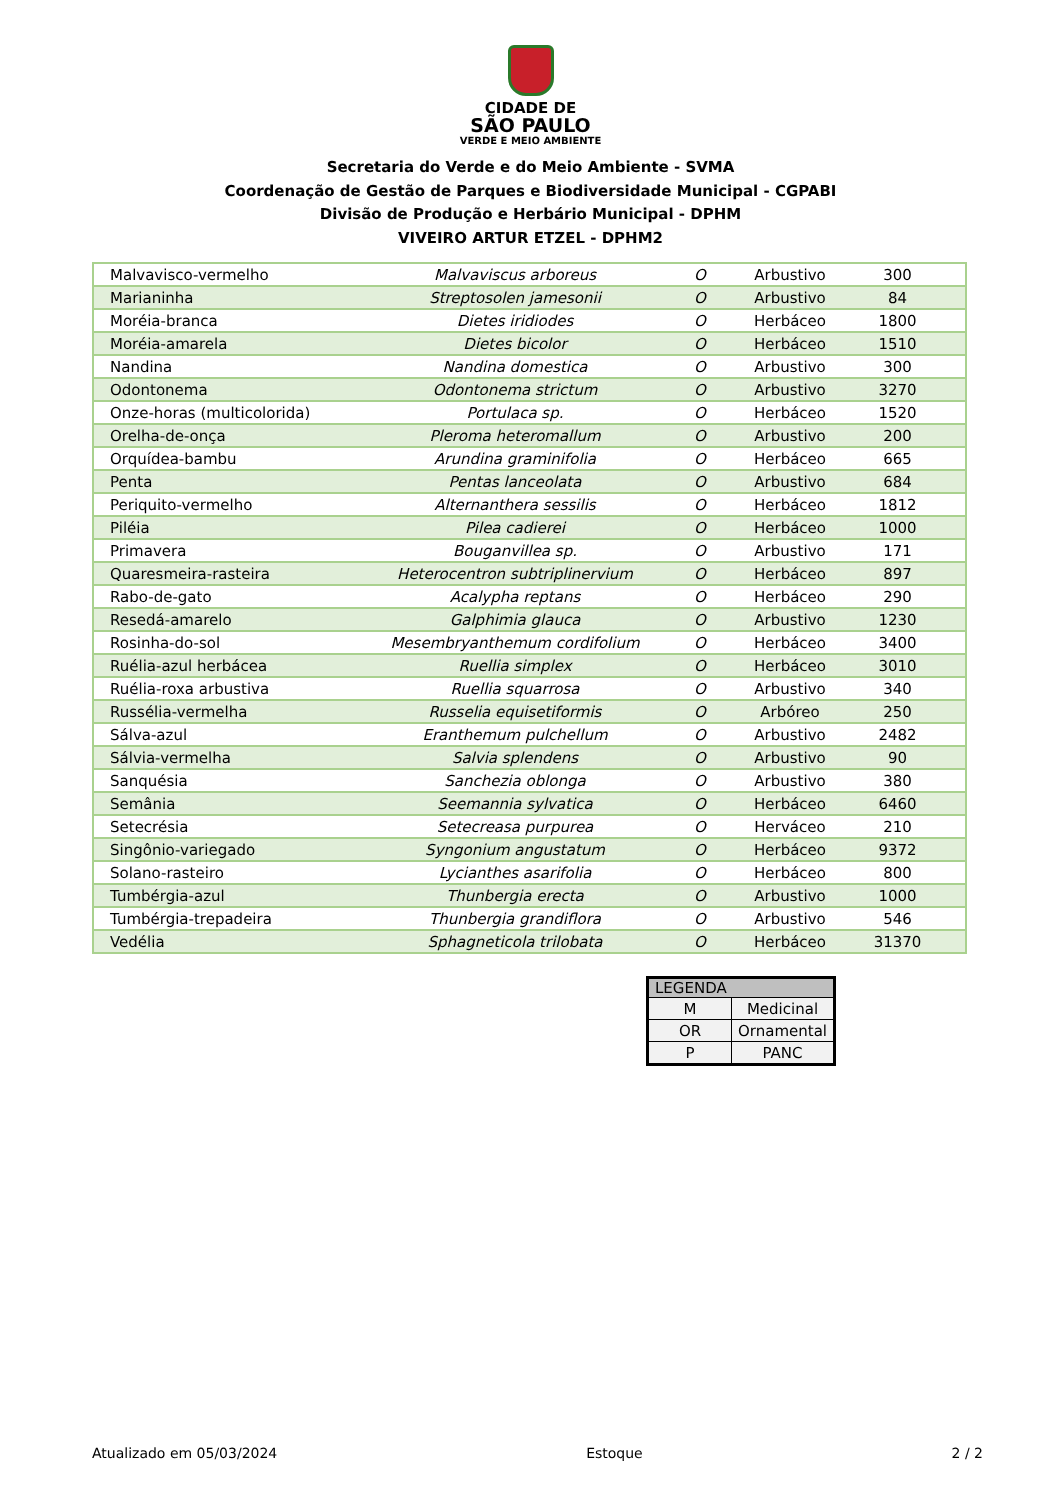CIDADE DE
SÃO PAULO
VERDE E MEIO AMBIENTE
Secretaria do Verde e do Meio Ambiente - SVMA
Coordenação de Gestão de Parques e Biodiversidade Municipal - CGPABI
Divisão de Produção e Herbário Municipal - DPHM
VIVEIRO ARTUR ETZEL - DPHM2
| Malvavisco-vermelho | Malvaviscus arboreus | O | Arbustivo | 300 |
| Marianinha | Streptosolen jamesonii | O | Arbustivo | 84 |
| Moréia-branca | Dietes iridiodes | O | Herbáceo | 1800 |
| Moréia-amarela | Dietes bicolor | O | Herbáceo | 1510 |
| Nandina | Nandina domestica | O | Arbustivo | 300 |
| Odontonema | Odontonema strictum | O | Arbustivo | 3270 |
| Onze-horas (multicolorida) | Portulaca sp. | O | Herbáceo | 1520 |
| Orelha-de-onça | Pleroma heteromallum | O | Arbustivo | 200 |
| Orquídea-bambu | Arundina graminifolia | O | Herbáceo | 665 |
| Penta | Pentas lanceolata | O | Arbustivo | 684 |
| Periquito-vermelho | Alternanthera sessilis | O | Herbáceo | 1812 |
| Piléia | Pilea cadierei | O | Herbáceo | 1000 |
| Primavera | Bouganvillea sp. | O | Arbustivo | 171 |
| Quaresmeira-rasteira | Heterocentron subtriplinervium | O | Herbáceo | 897 |
| Rabo-de-gato | Acalypha reptans | O | Herbáceo | 290 |
| Resedá-amarelo | Galphimia glauca | O | Arbustivo | 1230 |
| Rosinha-do-sol | Mesembryanthemum cordifolium | O | Herbáceo | 3400 |
| Ruélia-azul herbácea | Ruellia simplex | O | Herbáceo | 3010 |
| Ruélia-roxa arbustiva | Ruellia squarrosa | O | Arbustivo | 340 |
| Russélia-vermelha | Russelia equisetiformis | O | Arbóreo | 250 |
| Sálva-azul | Eranthemum pulchellum | O | Arbustivo | 2482 |
| Sálvia-vermelha | Salvia splendens | O | Arbustivo | 90 |
| Sanquésia | Sanchezia oblonga | O | Arbustivo | 380 |
| Semânia | Seemannia sylvatica | O | Herbáceo | 6460 |
| Setecrésia | Setecreasa purpurea | O | Herváceo | 210 |
| Singônio-variegado | Syngonium angustatum | O | Herbáceo | 9372 |
| Solano-rasteiro | Lycianthes asarifolia | O | Herbáceo | 800 |
| Tumbérgia-azul | Thunbergia erecta | O | Arbustivo | 1000 |
| Tumbérgia-trepadeira | Thunbergia grandiflora | O | Arbustivo | 546 |
| Vedélia | Sphagneticola trilobata | O | Herbáceo | 31370 |
| LEGENDA | |
| --- | --- |
| M | Medicinal |
| OR | Ornamental |
| P | PANC |
Atualizado em 05/03/2024 Estoque 2 / 2